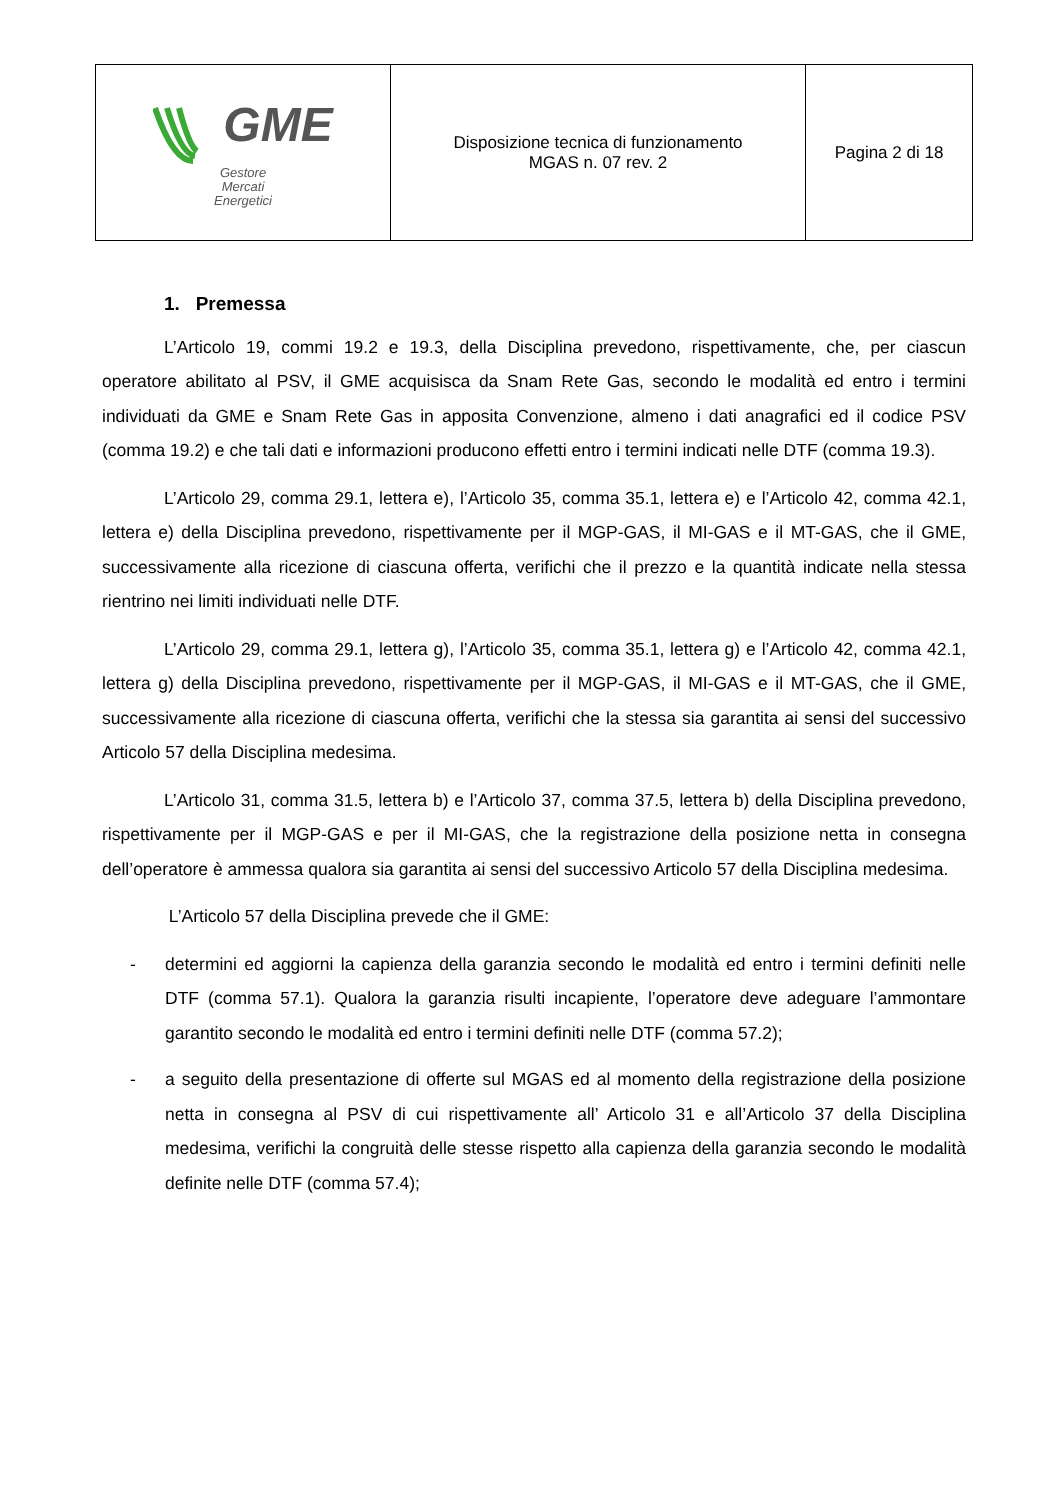| GME Gestore Mercati Energetici | Disposizione tecnica di funzionamento MGAS n. 07 rev. 2 | Pagina 2 di 18 |
1. Premessa
L’Articolo 19, commi 19.2 e 19.3, della Disciplina prevedono, rispettivamente, che, per ciascun operatore abilitato al PSV, il GME acquisisca da Snam Rete Gas, secondo le modalità ed entro i termini individuati da GME e Snam Rete Gas in apposita Convenzione, almeno i dati anagrafici ed il codice PSV (comma 19.2) e che tali dati e informazioni producono effetti entro i termini indicati nelle DTF (comma 19.3).
L’Articolo 29, comma 29.1, lettera e), l’Articolo 35, comma 35.1, lettera e) e l’Articolo 42, comma 42.1, lettera e) della Disciplina prevedono, rispettivamente per il MGP-GAS, il MI-GAS e il MT-GAS, che il GME, successivamente alla ricezione di ciascuna offerta, verifichi che il prezzo e la quantità indicate nella stessa rientrino nei limiti individuati nelle DTF.
L’Articolo 29, comma 29.1, lettera g), l’Articolo 35, comma 35.1, lettera g) e l’Articolo 42, comma 42.1, lettera g) della Disciplina prevedono, rispettivamente per il MGP-GAS, il MI-GAS e il MT-GAS, che il GME, successivamente alla ricezione di ciascuna offerta, verifichi che la stessa sia garantita ai sensi del successivo Articolo 57 della Disciplina medesima.
L’Articolo 31, comma 31.5, lettera b) e l’Articolo 37, comma 37.5, lettera b) della Disciplina prevedono, rispettivamente per il MGP-GAS e per il MI-GAS, che la registrazione della posizione netta in consegna dell’operatore è ammessa qualora sia garantita ai sensi del successivo Articolo 57 della Disciplina medesima.
L’Articolo 57 della Disciplina prevede che il GME:
- determini ed aggiorni la capienza della garanzia secondo le modalità ed entro i termini definiti nelle DTF (comma 57.1). Qualora la garanzia risulti incapiente, l’operatore deve adeguare l’ammontare garantito secondo le modalità ed entro i termini definiti nelle DTF (comma 57.2);
- a seguito della presentazione di offerte sul MGAS ed al momento della registrazione della posizione netta in consegna al PSV di cui rispettivamente all’ Articolo 31 e all’Articolo 37 della Disciplina medesima, verifichi la congruità delle stesse rispetto alla capienza della garanzia secondo le modalità definite nelle DTF (comma 57.4);